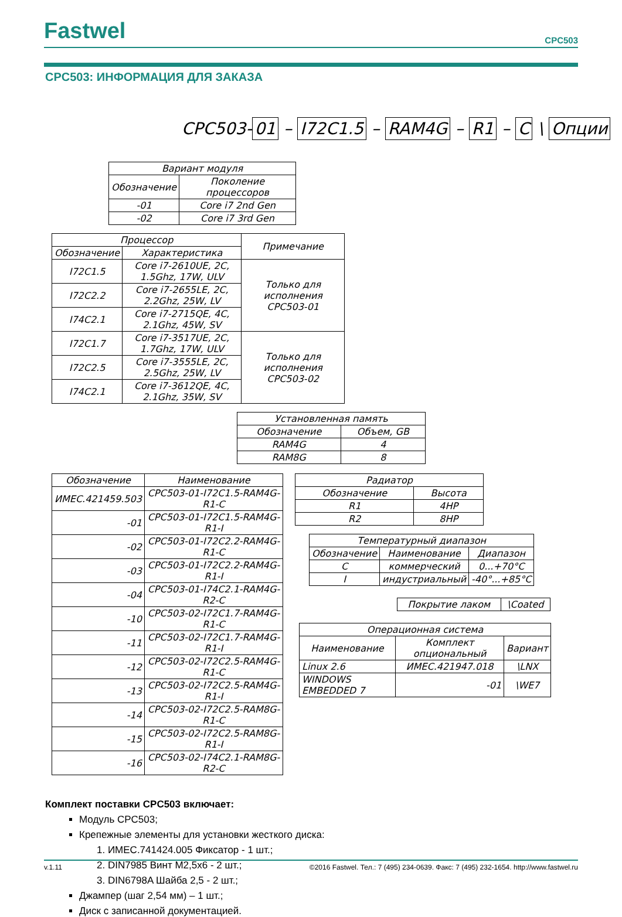Fastwel
CPC503
CPC503: ИНФОРМАЦИЯ ДЛЯ ЗАКАЗА
CPC503- 01 – I72C1.5 – RAM4G – R1 – C \ Опции
| Вариант модуля | |
| --- | --- |
| Обозначение | Поколение процессоров |
| -01 | Core i7 2nd Gen |
| -02 | Core i7 3rd Gen |
| Процессор | | Примечание |
| --- | --- | --- |
| Обозначение | Характеристика | |
| I72C1.5 | Core i7-2610UE, 2C, 1.5Ghz, 17W, ULV | Только для исполнения CPC503-01 |
| I72C2.2 | Core i7-2655LE, 2C, 2.2Ghz, 25W, LV | |
| I74C2.1 | Core i7-2715QE, 4C, 2.1Ghz, 45W, SV | |
| I72C1.7 | Core i7-3517UE, 2C, 1.7Ghz, 17W, ULV | Только для исполнения CPC503-02 |
| I72C2.5 | Core i7-3555LE, 2C, 2.5Ghz, 25W, LV | |
| I74C2.1 | Core i7-3612QE, 4C, 2.1Ghz, 35W, SV | |
| Установленная память | |
| --- | --- |
| Обозначение | Объем, GB |
| RAM4G | 4 |
| RAM8G | 8 |
| Обозначение | Наименование |
| --- | --- |
| ИМЕС.421459.503 | CPC503-01-I72C1.5-RAM4G-R1-C |
| -01 | CPC503-01-I72C1.5-RAM4G-R1-I |
| -02 | CPC503-01-I72C2.2-RAM4G-R1-C |
| -03 | CPC503-01-I72C2.2-RAM4G-R1-I |
| -04 | CPC503-01-I74C2.1-RAM4G-R2-C |
| -10 | CPC503-02-I72C1.7-RAM4G-R1-C |
| -11 | CPC503-02-I72C1.7-RAM4G-R1-I |
| -12 | CPC503-02-I72C2.5-RAM4G-R1-C |
| -13 | CPC503-02-I72C2.5-RAM4G-R1-I |
| -14 | CPC503-02-I72C2.5-RAM8G-R1-C |
| -15 | CPC503-02-I72C2.5-RAM8G-R1-I |
| -16 | CPC503-02-I74C2.1-RAM8G-R2-C |
| Радиатор | |
| --- | --- |
| Обозначение | Высота |
| R1 | 4HP |
| R2 | 8HP |
| Температурный диапазон | | |
| --- | --- | --- |
| Обозначение | Наименование | Диапазон |
| C | коммерческий | 0...+70°C |
| I | индустриальный | -40°...+85°C |
| Покрытие лаком | \Coated |
| Операционная система | | |
| --- | --- | --- |
| Наименование | Комплект опциональный | Вариант |
| Linux 2.6 | ИМЕС.421947.018 | \LNX |
| WINDOWS EMBEDDED 7 | -01 | \WE7 |
Комплект поставки CPC503 включает:
Модуль CPC503;
Крепежные элементы для установки жесткого диска:
1. ИМЕС.741424.005 Фиксатор - 1 шт.;
2. DIN7985 Винт M2,5x6 - 2 шт.;
3. DIN6798A Шайба 2,5 - 2 шт.;
Джампер (шаг 2,54 мм) – 1 шт.;
Диск с записанной документацией.
v.1.11 ©2016 Fastwel. Тел.: 7 (495) 234-0639. Факс: 7 (495) 232-1654. http://www.fastwel.ru